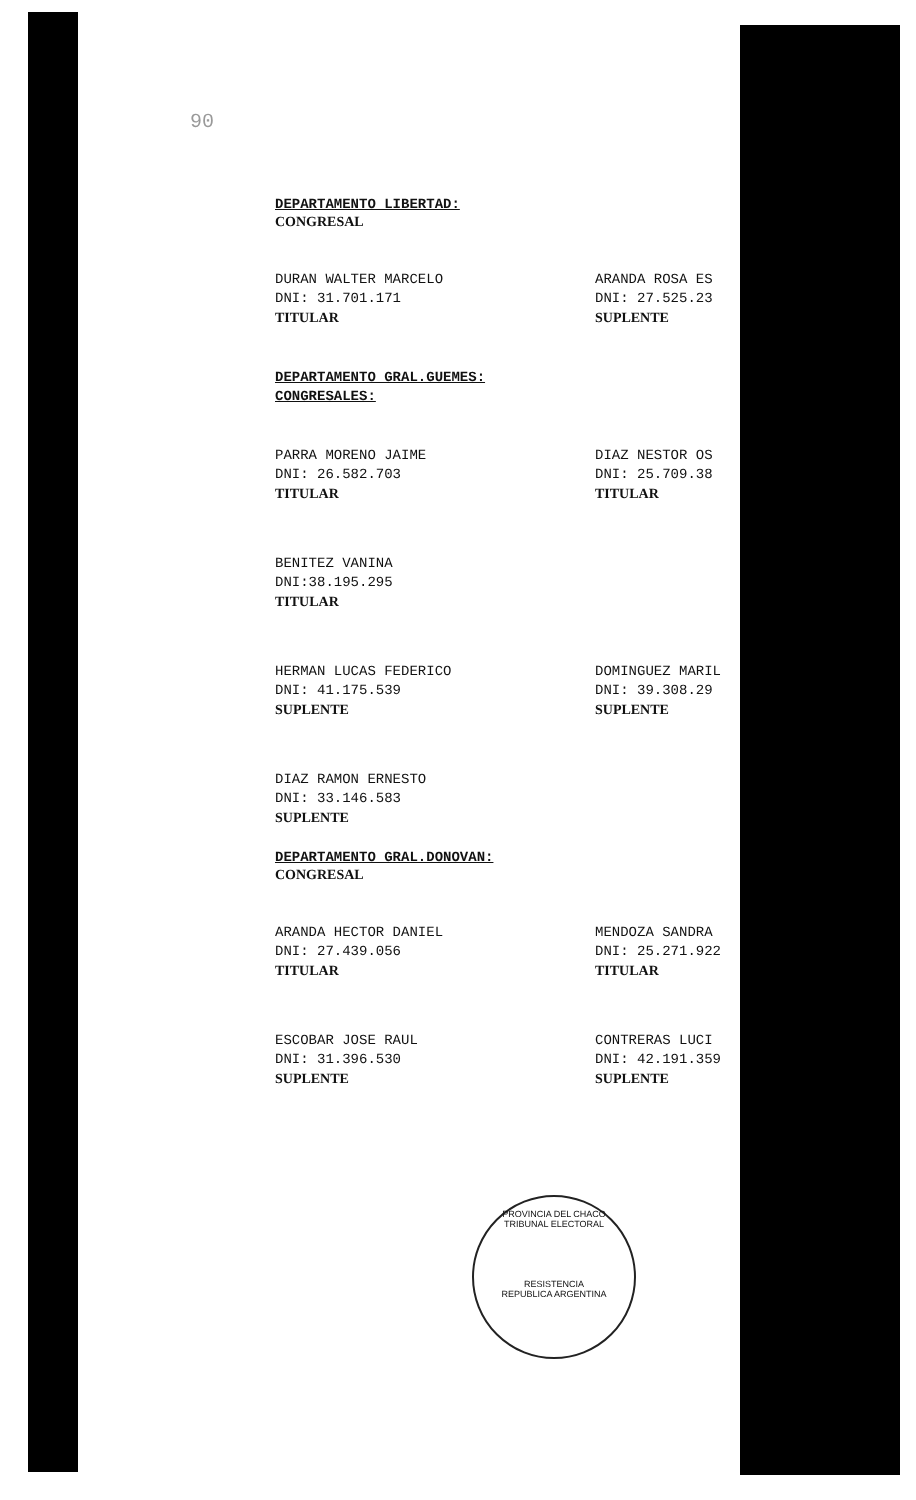90
DEPARTAMENTO LIBERTAD:
CONGRESAL
DURAN WALTER MARCELO
DNI: 31.701.171
TITULAR
ARANDA ROSA ES
DNI: 27.525.23
SUPLENTE
DEPARTAMENTO GRAL.GUEMES:
CONGRESALES:
PARRA MORENO JAIME
DNI: 26.582.703
TITULAR
DIAZ NESTOR OS
DNI: 25.709.38
TITULAR
BENITEZ VANINA
DNI:38.195.295
TITULAR
HERMAN LUCAS FEDERICO
DNI: 41.175.539
SUPLENTE
DOMINGUEZ MARIL
DNI: 39.308.29
SUPLENTE
DIAZ RAMON ERNESTO
DNI: 33.146.583
SUPLENTE
DEPARTAMENTO GRAL.DONOVAN:
CONGRESAL
ARANDA HECTOR DANIEL
DNI: 27.439.056
TITULAR
MENDOZA SANDRA
DNI: 25.271.922
TITULAR
ESCOBAR JOSE RAUL
DNI: 31.396.530
SUPLENTE
CONTRERAS LUCI
DNI: 42.191.359
SUPLENTE
PROVINCIA DEL CHACO
TRIBUNAL ELECTORAL
RESISTENCIA
REPUBLICA ARGENTINA